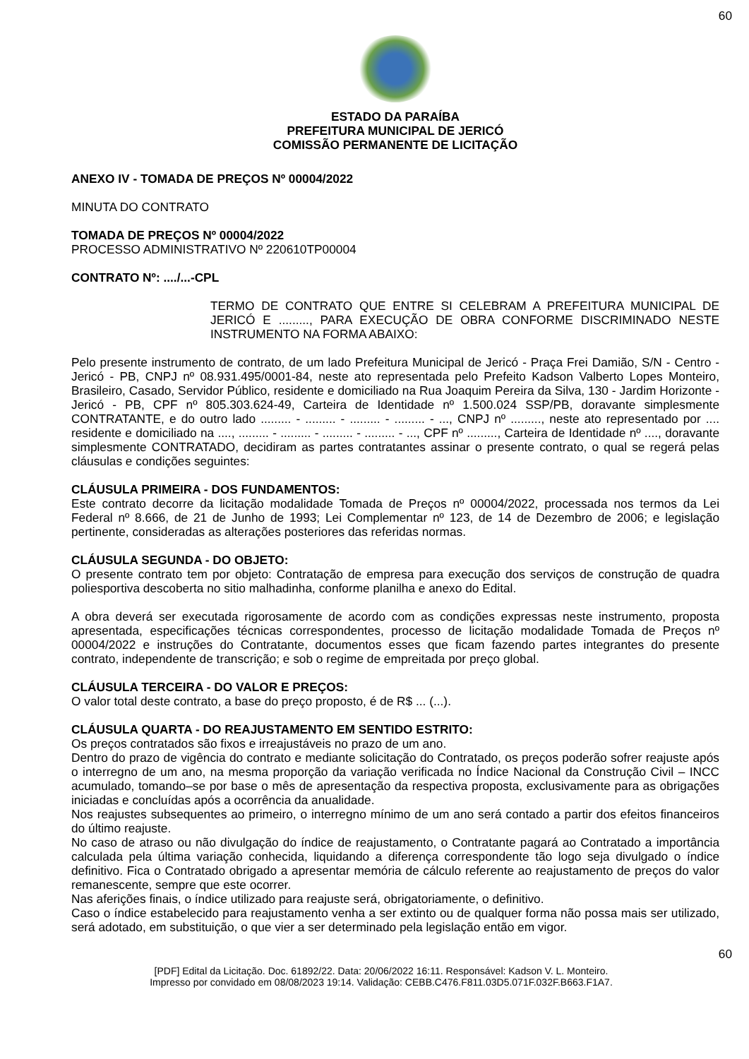60
ESTADO DA PARAÍBA
PREFEITURA MUNICIPAL DE JERICÓ
COMISSÃO PERMANENTE DE LICITAÇÃO
ANEXO IV - TOMADA DE PREÇOS Nº 00004/2022
MINUTA DO CONTRATO
TOMADA DE PREÇOS Nº 00004/2022
PROCESSO ADMINISTRATIVO Nº 220610TP00004
CONTRATO Nº: ..../...-CPL
TERMO DE CONTRATO QUE ENTRE SI CELEBRAM A PREFEITURA MUNICIPAL DE JERICÓ E ........., PARA EXECUÇÃO DE OBRA CONFORME DISCRIMINADO NESTE INSTRUMENTO NA FORMA ABAIXO:
Pelo presente instrumento de contrato, de um lado Prefeitura Municipal de Jericó - Praça Frei Damião, S/N - Centro - Jericó - PB, CNPJ nº 08.931.495/0001-84, neste ato representada pelo Prefeito Kadson Valberto Lopes Monteiro, Brasileiro, Casado, Servidor Público, residente e domiciliado na Rua Joaquim Pereira da Silva, 130 - Jardim Horizonte - Jericó - PB, CPF nº 805.303.624-49, Carteira de Identidade nº 1.500.024 SSP/PB, doravante simplesmente CONTRATANTE, e do outro lado ......... - ......... - ......... - ......... - ..., CNPJ nº ........., neste ato representado por .... residente e domiciliado na ...., ......... - ......... - ......... - ......... - ..., CPF nº ........., Carteira de Identidade nº ...., doravante simplesmente CONTRATADO, decidiram as partes contratantes assinar o presente contrato, o qual se regerá pelas cláusulas e condições seguintes:
CLÁUSULA PRIMEIRA - DOS FUNDAMENTOS:
Este contrato decorre da licitação modalidade Tomada de Preços nº 00004/2022, processada nos termos da Lei Federal nº 8.666, de 21 de Junho de 1993; Lei Complementar nº 123, de 14 de Dezembro de 2006; e legislação pertinente, consideradas as alterações posteriores das referidas normas.
CLÁUSULA SEGUNDA - DO OBJETO:
O presente contrato tem por objeto: Contratação de empresa para execução dos serviços de construção de quadra poliesportiva descoberta no sitio malhadinha, conforme planilha e anexo do Edital.
A obra deverá ser executada rigorosamente de acordo com as condições expressas neste instrumento, proposta apresentada, especificações técnicas correspondentes, processo de licitação modalidade Tomada de Preços nº 00004/2022 e instruções do Contratante, documentos esses que ficam fazendo partes integrantes do presente contrato, independente de transcrição; e sob o regime de empreitada por preço global.
CLÁUSULA TERCEIRA - DO VALOR E PREÇOS:
O valor total deste contrato, a base do preço proposto, é de R$ ... (...).
CLÁUSULA QUARTA - DO REAJUSTAMENTO EM SENTIDO ESTRITO:
Os preços contratados são fixos e irreajustáveis no prazo de um ano.
Dentro do prazo de vigência do contrato e mediante solicitação do Contratado, os preços poderão sofrer reajuste após o interregno de um ano, na mesma proporção da variação verificada no Índice Nacional da Construção Civil – INCC acumulado, tomando–se por base o mês de apresentação da respectiva proposta, exclusivamente para as obrigações iniciadas e concluídas após a ocorrência da anualidade.
Nos reajustes subsequentes ao primeiro, o interregno mínimo de um ano será contado a partir dos efeitos financeiros do último reajuste.
No caso de atraso ou não divulgação do índice de reajustamento, o Contratante pagará ao Contratado a importância calculada pela última variação conhecida, liquidando a diferença correspondente tão logo seja divulgado o índice definitivo. Fica o Contratado obrigado a apresentar memória de cálculo referente ao reajustamento de preços do valor remanescente, sempre que este ocorrer.
Nas aferições finais, o índice utilizado para reajuste será, obrigatoriamente, o definitivo.
Caso o índice estabelecido para reajustamento venha a ser extinto ou de qualquer forma não possa mais ser utilizado, será adotado, em substituição, o que vier a ser determinado pela legislação então em vigor.
60
[PDF] Edital da Licitação. Doc. 61892/22. Data: 20/06/2022 16:11. Responsável: Kadson V. L. Monteiro.
Impresso por convidado em 08/08/2023 19:14. Validação: CEBB.C476.F811.03D5.071F.032F.B663.F1A7.